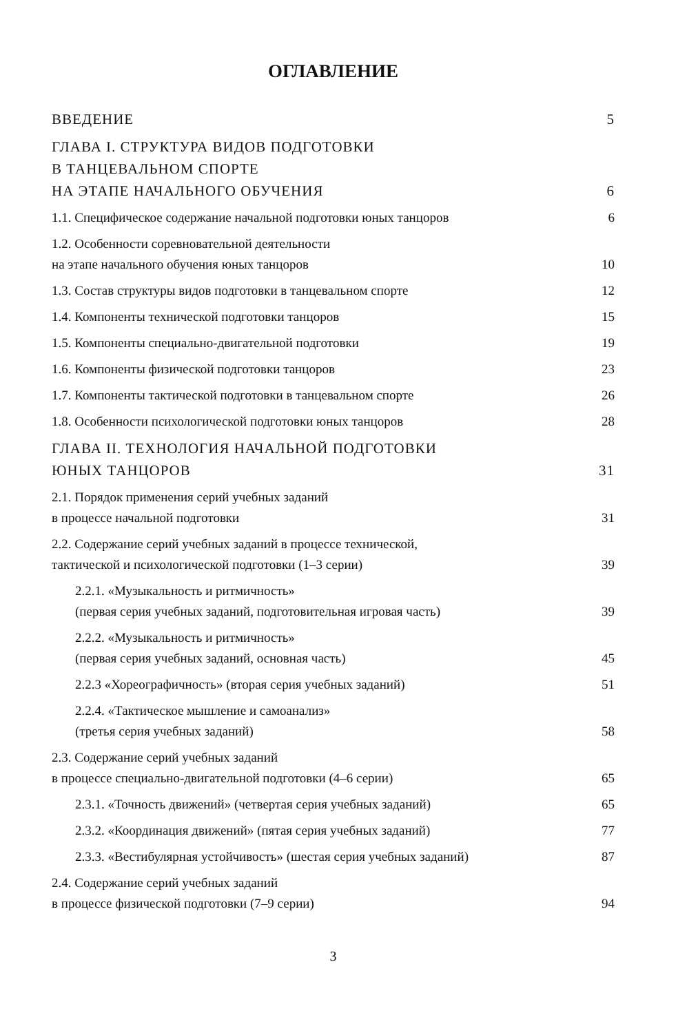ОГЛАВЛЕНИЕ
ВВЕДЕНИЕ 5
ГЛАВА I. СТРУКТУРА ВИДОВ ПОДГОТОВКИ
В ТАНЦЕВАЛЬНОМ СПОРТЕ
НА ЭТАПЕ НАЧАЛЬНОГО ОБУЧЕНИЯ 6
1.1. Специфическое содержание начальной подготовки юных танцоров 6
1.2. Особенности соревновательной деятельности
на этапе начального обучения юных танцоров 10
1.3. Состав структуры видов подготовки в танцевальном спорте 12
1.4. Компоненты технической подготовки танцоров 15
1.5. Компоненты специально-двигательной подготовки 19
1.6. Компоненты физической подготовки танцоров 23
1.7. Компоненты тактической подготовки в танцевальном спорте 26
1.8. Особенности психологической подготовки юных танцоров 28
ГЛАВА II. ТЕХНОЛОГИЯ НАЧАЛЬНОЙ ПОДГОТОВКИ
ЮНЫХ ТАНЦОРОВ 31
2.1. Порядок применения серий учебных заданий
в процессе начальной подготовки 31
2.2. Содержание серий учебных заданий в процессе технической,
тактической и психологической подготовки (1–3 серии) 39
2.2.1. «Музыкальность и ритмичность»
(первая серия учебных заданий, подготовительная игровая часть) 39
2.2.2. «Музыкальность и ритмичность»
(первая серия учебных заданий, основная часть) 45
2.2.3 «Хореографичность» (вторая серия учебных заданий) 51
2.2.4. «Тактическое мышление и самоанализ»
(третья серия учебных заданий) 58
2.3. Содержание серий учебных заданий
в процессе специально-двигательной подготовки (4–6 серии) 65
2.3.1. «Точность движений» (четвертая серия учебных заданий) 65
2.3.2. «Координация движений» (пятая серия учебных заданий) 77
2.3.3. «Вестибулярная устойчивость» (шестая серия учебных заданий) 87
2.4. Содержание серий учебных заданий
в процессе физической подготовки (7–9 серии) 94
3